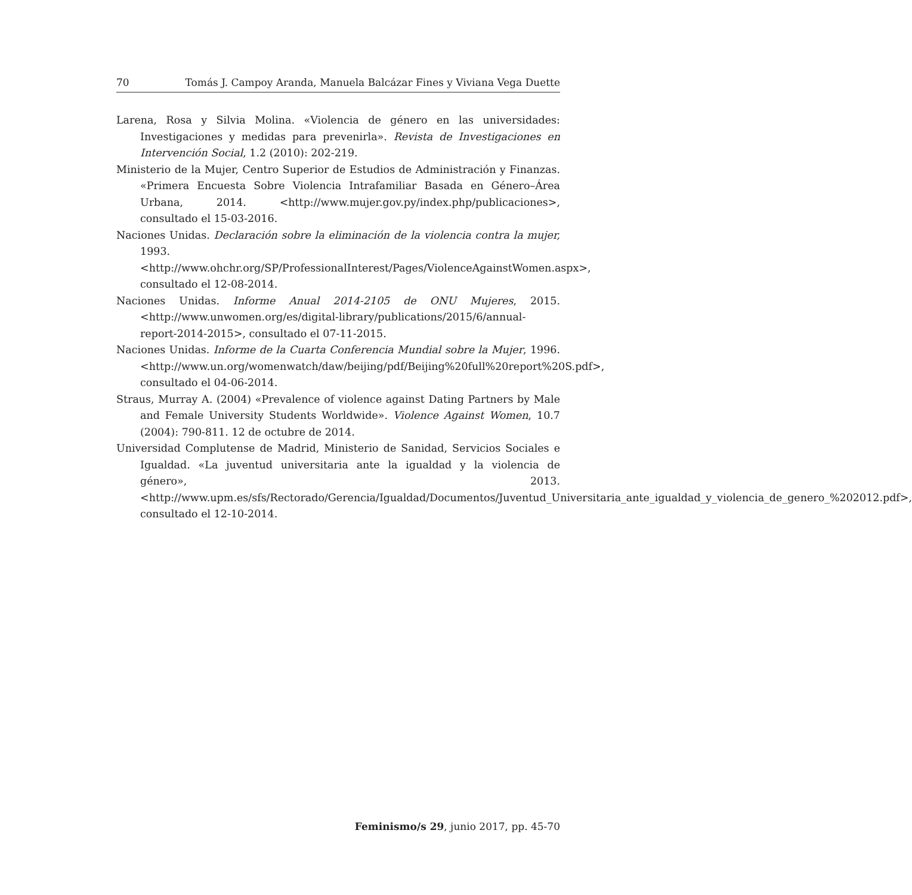70 Tomás J. Campoy Aranda, Manuela Balcázar Fines y Viviana Vega Duette
Larena, Rosa y Silvia Molina. «Violencia de género en las universidades: Investigaciones y medidas para prevenirla». Revista de Investigaciones en Intervención Social, 1.2 (2010): 202-219.
Ministerio de la Mujer, Centro Superior de Estudios de Administración y Finanzas. «Primera Encuesta Sobre Violencia Intrafamiliar Basada en Género–Área Urbana, 2014. <http://www.mujer.gov.py/index.php/publicaciones>, consultado el 15-03-2016.
Naciones Unidas. Declaración sobre la eliminación de la violencia contra la mujer, 1993. <http://www.ohchr.org/SP/ProfessionalInterest/Pages/ViolenceAgainstWomen.aspx>, consultado el 12-08-2014.
Naciones Unidas. Informe Anual 2014-2105 de ONU Mujeres, 2015. <http://www.unwomen.org/es/digital-library/publications/2015/6/annual-report-2014-2015>, consultado el 07-11-2015.
Naciones Unidas. Informe de la Cuarta Conferencia Mundial sobre la Mujer, 1996. <http://www.un.org/womenwatch/daw/beijing/pdf/Beijing%20full%20report%20S.pdf>, consultado el 04-06-2014.
Straus, Murray A. (2004) «Prevalence of violence against Dating Partners by Male and Female University Students Worldwide». Violence Against Women, 10.7 (2004): 790-811. 12 de octubre de 2014.
Universidad Complutense de Madrid, Ministerio de Sanidad, Servicios Sociales e Igualdad. «La juventud universitaria ante la igualdad y la violencia de género», 2013. <http://www.upm.es/sfs/Rectorado/Gerencia/Igualdad/Documentos/Juventud_Universitaria_ante_igualdad_y_violencia_de_genero_%202012.pdf>, consultado el 12-10-2014.
Feminismo/s 29, junio 2017, pp. 45-70